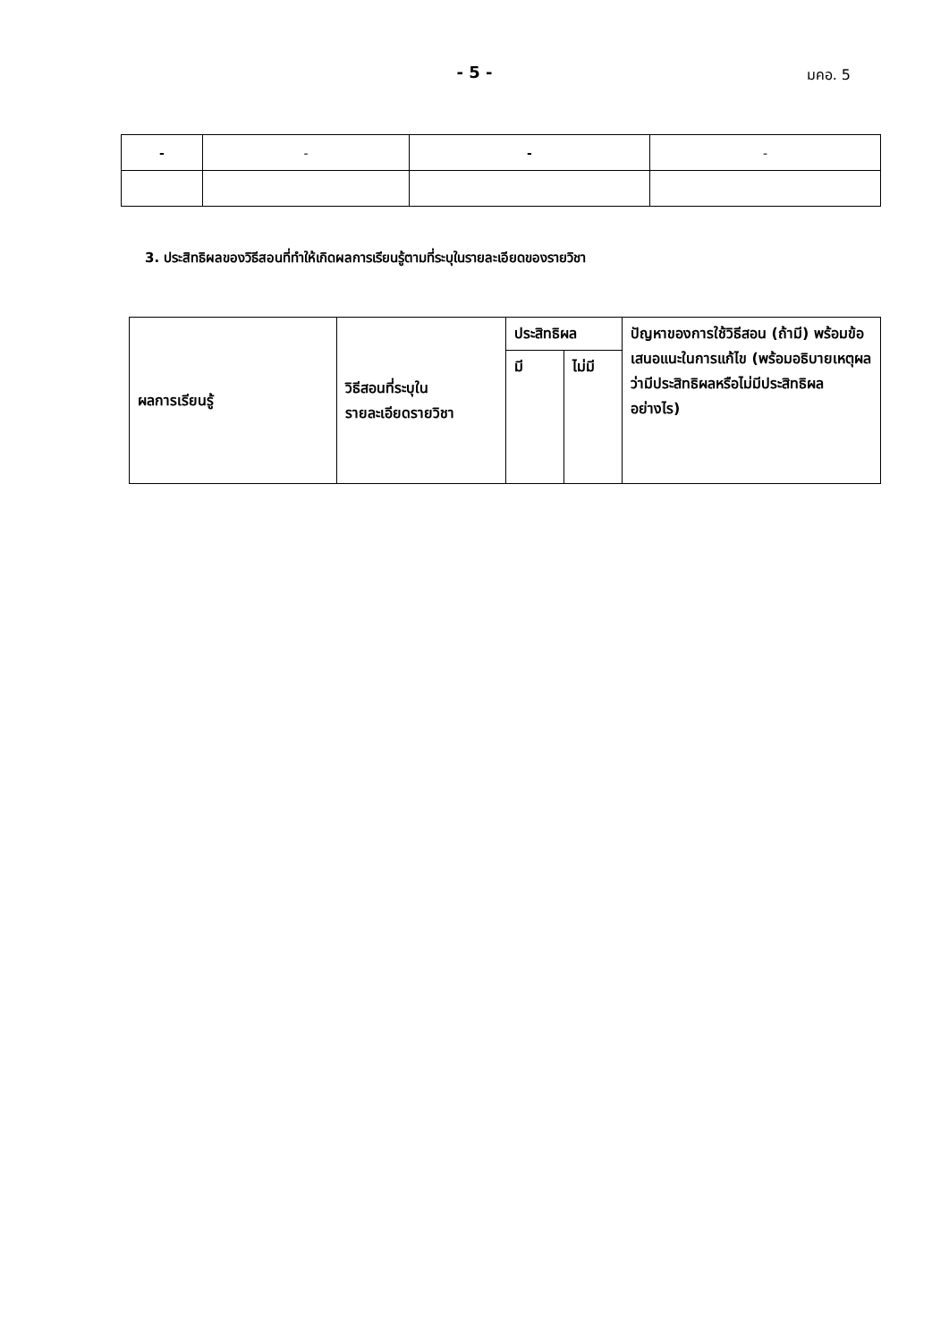- 5 -
มคอ. 5
| - | - | - | - |
3. ประสิทธิผลของวิธีสอนที่ทำให้เกิดผลการเรียนรู้ตามที่ระบุในรายละเอียดของรายวิชา
| ผลการเรียนรู้ | วิธีสอนที่ระบุใน รายละเอียดรายวิชา | ประสิทธิผล | | ปัญหาของการใช้วิธีสอน (ถ้ามี) พร้อมข้อเสนอแนะในการแก้ไข (พร้อมอธิบายเหตุผลว่ามีประสิทธิผลหรือไม่มีประสิทธิผลอย่างไร) |
| --- | --- | --- | --- | --- |
| | | มี | ไม่มี | |